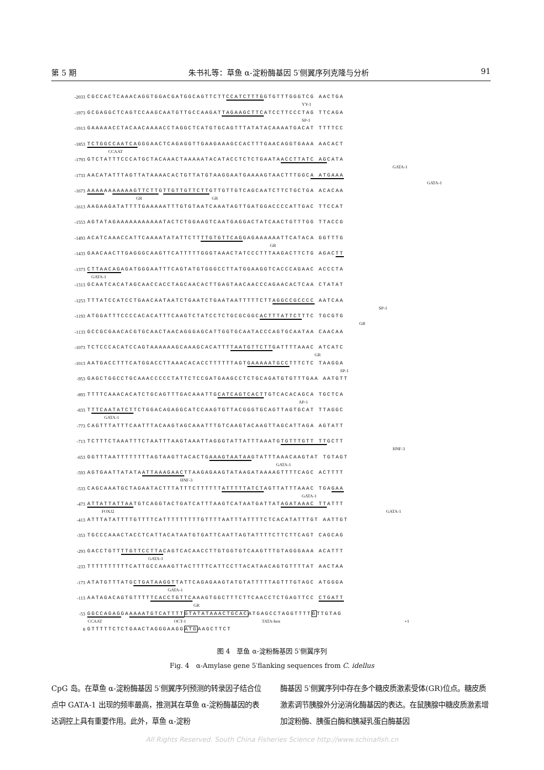第 5 期 朱书礼等：草鱼 α-淀粉酶基因 5′侧翼序列克隆与分析 91
-2033 CGCCACTCAAACAGGTGGACGATGGCAGTTCTTCCATCTTTGGTGTTTGGGTCG AACTGA
YY-1
-1973 GCGAGGCTCAGTCCAAGCAATGTTGCCAAGATTAGAAGCTTCATCCTTCCCTAG TTCAGA
SP-1
-1913 GAAAAACCTACAACAAAACCTAGGCTCATGTGCAGTTTATATACAAAATGACAT TTTTCC
-1853 TCTGGCCAATCAGGGAACTCAGAGGTTGAAGAAAGCCACTTTGAACAGGTGAAA AACACT
CCAAT
-1793 GTCTATTTCCCATGCTACAAACTAAAAATACATACCTCTCTGAATAACCTTATC AGCATA
GATA-1
-1733 AACATATTTAGTTATAAAACACTGTTATGTAAGGAATGAAAAGTAACTTTGGCA ATGAAA
GATA-1
-1673 AAAAAAAAAAAGTTCTTGTTGTTGTTCTTGTTGTTGTCAGCAATCTTCTGCTGA ACACAA
GR GR
-1613 AAGAAGATATTTTGAAAAATTTGTGTAATCAAATAGTTGATGGACCCCATTGAC TTCCAT
-1553 AGTATAGAAAAAAAAAAATACTCTGGAAGTCAATGAGGACTATCAACTGTTTGG TTACCG
-1493 ACATCAAACCATTCAAAATATATTCTTTTGTGTTCAGGAGAAAAAATTCATACA GGTTTG
GR
-1433 GAACAACTTGAGGGCAAGTTCATTTTTGGGTAAACTATCCCTTTAAGACTTCTG AGACTT
-1373 CTTAACAGAGATGGGAATTTCAGTATGTGGGCCTTATGGAAGGTCACCCAGAAC ACCCTA
GATA-1
-1313 GCAATCACATAGCAACCACCTAGCAACACTTGAGTAACAACCCAGAACACTCAA CTATAT
-1253 TTTATCCATCCTGAACAATAATCTGAATCTGAATAATTTTTCTTAGGCCGCCCC AATCAA
SP-1
-1193 ATGGATTTCCCCACACATTTCAAGTCTATCCTCTGCGCGGCACTTTATTCTTTC TGCGTG
GR
-1133 GCCGCGAACACGTGCAACTAACAGGGAGCATTGGTGCAATACCCAGTGCAATAA CAACAA
-1073 TCTCCCACATCCAGTAAAAAAGCAAAGCACATTTTAATGTTCTTGATTTTAAAC ATCATC
GR
-1013 AATGACCTTTCATGGACCTTAAACACACCTTTTTTAGTGAAAAATGCCTTTCTC TAAGGA
SP-1
-953 GAGCTGGCCTGCAAACCCCCTATTCTCCGATGAAGCCTCTGCAGATGTGTTTGAA AATGTT
-893 TTTTCAAACACATCTGCAGTTTGACAAATTGCATCAGTCACTTGTCACACAGCA TGCTCA
AP-1
-833 TTTCAATATCTTCTGGACAGAGGCATCCAAGTGTTACGGGTGCAGTTAGTGCAT TTAGGC
GATA-1
-773 CAGTTTATTTCAATTTACAAGTAGCAAATTTGTCAAGTACAAGTTAGCATTAGA AGTATT
-713 TCTTTCTAAATTTCTAATTTAAGTAAATTAGGGTATTATTTAAATGTGTTTGTT TTGCTT
HNF-3
-653 GGTTTAATTTTTTTTAGTAAGTTACACTGAAAGTAATAAGTATTTAAACAAGTAT TGTAGT
GATA-1
-593 AGTGAATTATATAATTAAAGAACTTAAGAGAAGTATAAGATAAAAGTTTTCAGC ACTTTT
HNF-3
-533 CAGCAAATGCTAGAATACTTTATTTCTTTTTTATTTTTATCTAGTTATTTAAAC TGAGAA
GATA-1
-473 ATTATTATTAATGTCAGGTACTGATCATTTAAGTCATAATGATTATAGATAAAC TTATTT
FOXJ2 GATA-1
-413 ATTTATATTTTGTTTTCATTTTTTTTTGTTTTAATTTATTTTCTCACATATTTGT AATTGT
-353 TGCCCAAACTACCTCATTACATAATGTGATTCAATTAGTATTTTCTTCTTCAGT CAGCAG
-293 GACCTGTTTTGTTCCTTACAGTCACAACCTTGTGGTGTCAAGTTTGTAGGGAAA ACATTT
GATA-1
-233 TTTTTTTTTTCATTGCCAAAGTTACTTTTCATTCCTTACATAACAGTGTTTTAT AACTAA
-173 ATATGTTTATGCTGATAAGGTTATTCAGAGAAGTATGTATTTTTAGTTTGTAGC ATGGGA
GATA-1
-113 AATAGACAGTGTTTTTCACCTGTTCAAAGTGGCTTTCTTCAACCTCTGAGTTCC CTGATT
GR
-53 GGCCAGAGGAAAAATGTCATTTT GTATATAAACTGCACATGAGCCTAGGTTTTGTTGTAG
CCAAT OCT-1 TATA-box +1
8 GTTTTTCTCTGAACTAGGGAAGGATGAAGCTTCT
图 4　草鱼 α-淀粉酶基因 5′侧翼序列
Fig. 4　α-Amylase gene 5′flanking sequences from C. idellus
CpG 岛。在草鱼 α-淀粉酶基因 5′侧翼序列预测的转录因子结合位点中 GATA-1 出现的频率最高，推测其在草鱼 α-淀粉酶基因的表达调控上具有重要作用。此外，草鱼 α-淀粉
酶基因 5′侧翼序列中存在多个糖皮质激素受体(GR)位点。糖皮质激素调节胰腺外分泌消化酶基因的表达。在鼠胰腺中糖皮质激素增加淀粉酶、胰蛋白酶和胰凝乳蛋白酶基因
All Rights Reserved. South China Fisheries Science http://www.schinafish.cn